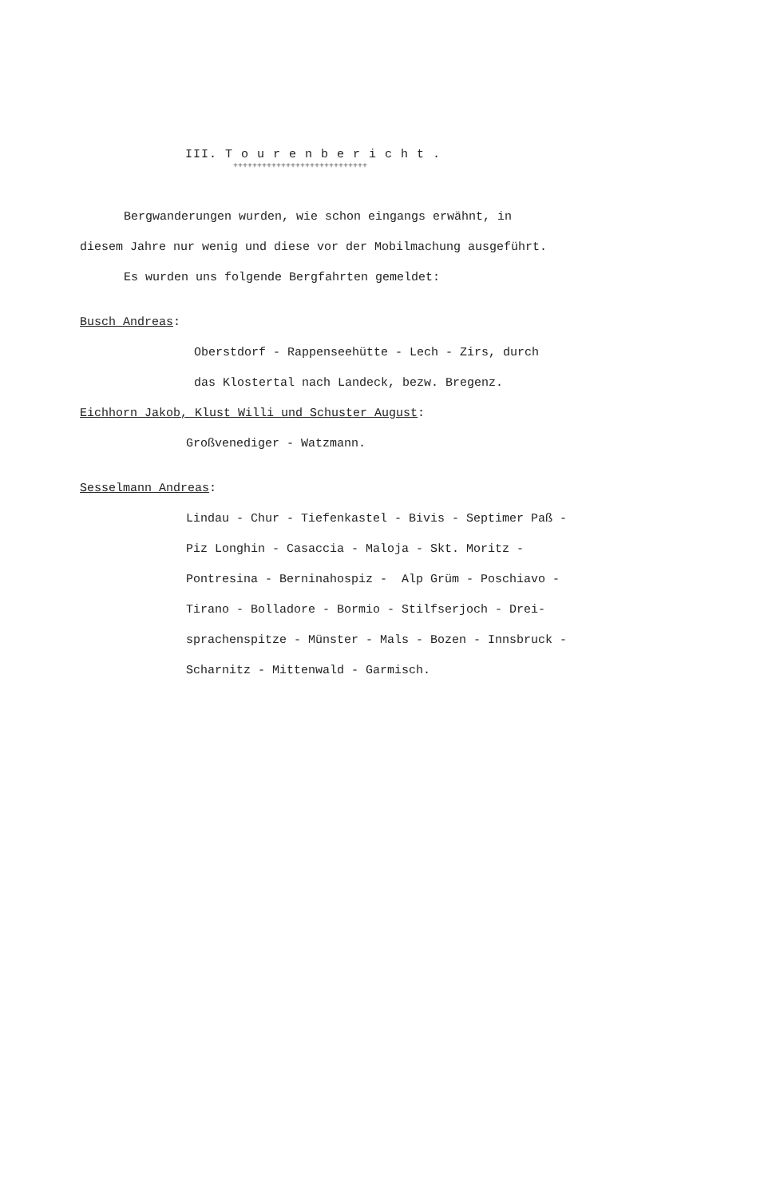III. T o u r e n b e r i c h t .
++++++++++++++++++++++++++++
Bergwanderungen wurden, wie schon eingangs erwähnt, in
diesem Jahre nur wenig und diese vor der Mobilmachung ausgeführt.
Es wurden uns folgende Bergfahrten gemeldet:
Busch Andreas:
Oberstdorf - Rappenseehütte - Lech - Zirs, durch
das Klostertal nach Landeck, bezw. Bregenz.
Eichhorn Jakob, Klust Willi und Schuster August:
Großvenediger - Watzmann.
Sesselmann Andreas:
Lindau - Chur - Tiefenkastel - Bivis - Septimer Paß -
Piz Longhin - Casaccia - Maloja - Skt. Moritz -
Pontresina - Berninahospiz - Alp Grüm - Poschiavo -
Tirano - Bolladore - Bormio - Stilfserjoch - Drei-
sprachenspitze - Münster - Mals - Bozen - Innsbruck -
Scharnitz - Mittenwald - Garmisch.